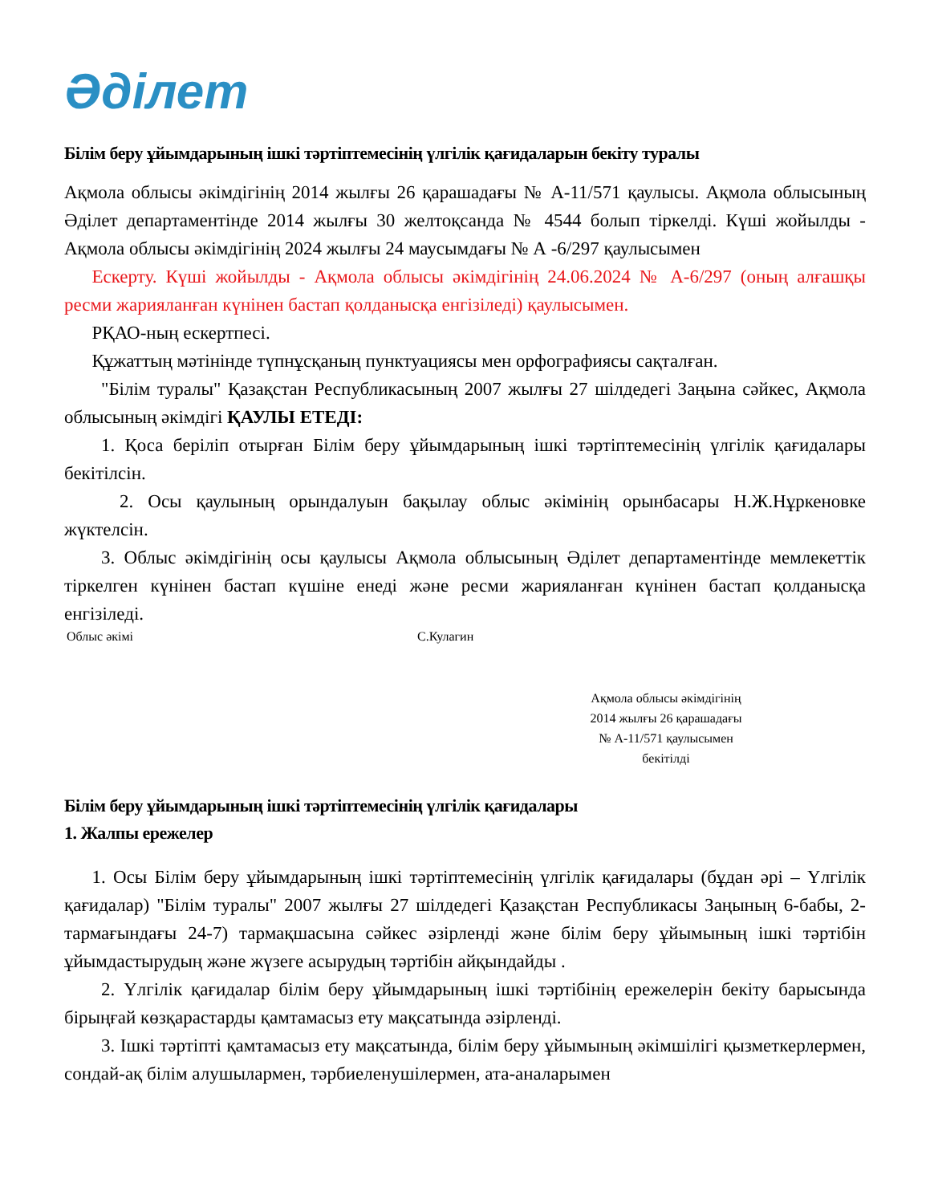Әділет
Білім беру ұйымдарының ішкі тәртіптемесінің үлгілік қағидаларын бекіту туралы
Ақмола облысы әкімдігінің 2014 жылғы 26 қарашадағы № А-11/571 қаулысы. Ақмола облысының Әділет департаментінде 2014 жылғы 30 желтоқсанда № 4544 болып тіркелді. Күші жойылды - Ақмола облысы әкімдігінің 2024 жылғы 24 маусымдағы № А -6/297 қаулысымен
  Ескерту. Күші жойылды - Ақмола облысы әкімдігінің 24.06.2024 № А-6/297 (оның алғашқы ресми жарияланған күнінен бастап қолданысқа енгізіледі) қаулысымен.
  РҚАО-ның ескертпесі.
  Құжаттың мәтінінде түпнұсқаның пунктуациясы мен орфографиясы сақталған.
  "Білім туралы" Қазақстан Республикасының 2007 жылғы 27 шілдедегі Заңына сәйкес, Ақмола облысының әкімдігі ҚАУЛЫ ЕТЕДІ:
  1. Қоса беріліп отырған Білім беру ұйымдарының ішкі тәртіптемесінің үлгілік қағидалары бекітілсін.
   2. Осы қаулының орындалуын бақылау облыс әкімінің орынбасары Н.Ж.Нұркеновке жүктелсін.
  3. Облыс әкімдігінің осы қаулысы Ақмола облысының Әділет департаментінде мемлекеттік тіркелген күнінен бастап күшіне енеді және ресми жарияланған күнінен бастап қолданысқа енгізіледі.
Облыс әкімі С.Кулагин
Ақмола облысы әкімдігінің
2014 жылғы 26 қарашадағы
№ А-11/571 қаулысымен
бекітілді
Білім беру ұйымдарының ішкі тәртіптемесінің үлгілік қағидалары
1. Жалпы ережелер
  1. Осы Білім беру ұйымдарының ішкі тәртіптемесінің үлгілік қағидалары (бұдан әрі – Үлгілік қағидалар) "Білім туралы" 2007 жылғы 27 шілдедегі Қазақстан Республикасы Заңының 6-бабы, 2-тармағындағы 24-7) тармақшасына сәйкес әзірленді және білім беру ұйымының ішкі тәртібін ұйымдастырудың және жүзеге асырудың тәртібін айқындайды .
  2. Үлгілік қағидалар білім беру ұйымдарының ішкі тәртібінің ережелерін бекіту барысында бірыңғай көзқарастарды қамтамасыз ету мақсатында әзірленді.
  3. Ішкі тәртіпті қамтамасыз ету мақсатында, білім беру ұйымының әкімшілігі қызметкерлермен, сондай-ақ білім алушылармен, тәрбиеленушілермен, ата-аналарымен